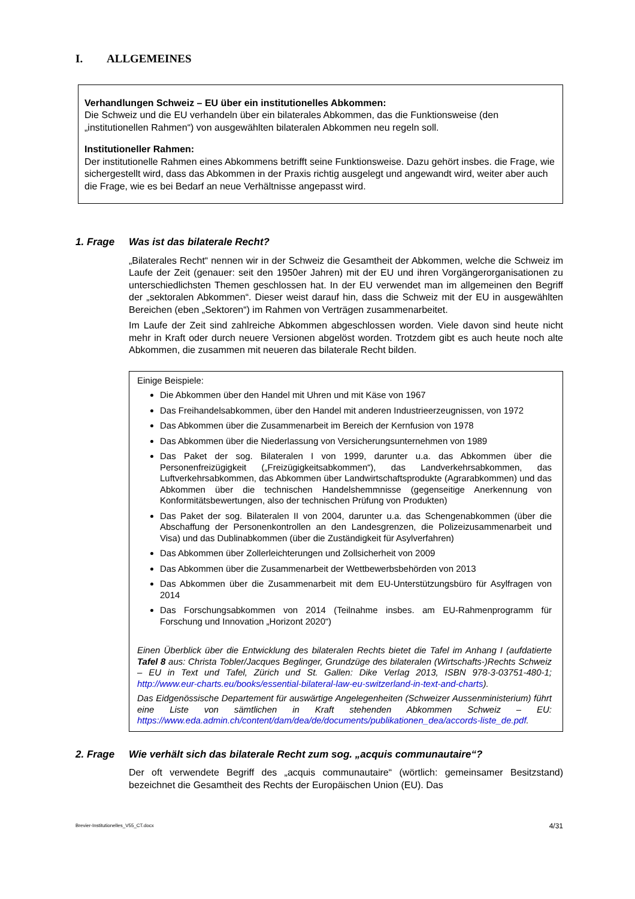I. ALLGEMEINES
Verhandlungen Schweiz – EU über ein institutionelles Abkommen:
Die Schweiz und die EU verhandeln über ein bilaterales Abkommen, das die Funktionsweise (den „institutionellen Rahmen“) von ausgewählten bilateralen Abkommen neu regeln soll.
Institutioneller Rahmen:
Der institutionelle Rahmen eines Abkommens betrifft seine Funktionsweise. Dazu gehört insbes. die Frage, wie sichergestellt wird, dass das Abkommen in der Praxis richtig ausgelegt und angewandt wird, weiter aber auch die Frage, wie es bei Bedarf an neue Verhältnisse angepasst wird.
1. Frage Was ist das bilaterale Recht?
„Bilaterales Recht“ nennen wir in der Schweiz die Gesamtheit der Abkommen, welche die Schweiz im Laufe der Zeit (genauer: seit den 1950er Jahren) mit der EU und ihren Vorgängerorganisationen zu unterschiedlichsten Themen geschlossen hat. In der EU verwendet man im allgemeinen den Begriff der „sektoralen Abkommen“. Dieser weist darauf hin, dass die Schweiz mit der EU in ausgewählten Bereichen (eben „Sektoren“) im Rahmen von Verträgen zusammenarbeitet.
Im Laufe der Zeit sind zahlreiche Abkommen abgeschlossen worden. Viele davon sind heute nicht mehr in Kraft oder durch neuere Versionen abgelöst worden. Trotzdem gibt es auch heute noch alte Abkommen, die zusammen mit neueren das bilaterale Recht bilden.
Einige Beispiele:
Die Abkommen über den Handel mit Uhren und mit Käse von 1967
Das Freihandelsabkommen, über den Handel mit anderen Industrieerzeugnissen, von 1972
Das Abkommen über die Zusammenarbeit im Bereich der Kernfusion von 1978
Das Abkommen über die Niederlassung von Versicherungsunternehmen von 1989
Das Paket der sog. Bilateralen I von 1999, darunter u.a. das Abkommen über die Personenfreizügigkeit („Freizügigkeitsabkommen“), das Landverkehrsabkommen, das Luftverkehrsabkommen, das Abkommen über Landwirtschaftsprodukte (Agrarabkommen) und das Abkommen über die technischen Handelshemmnisse (gegenseitige Anerkennung von Konformitätsbewertungen, also der technischen Prüfung von Produkten)
Das Paket der sog. Bilateralen II von 2004, darunter u.a. das Schengenabkommen (über die Abschaffung der Personenkontrollen an den Landesgrenzen, die Polizeizusammenarbeit und Visa) und das Dublinabkommen (über die Zuständigkeit für Asylverfahren)
Das Abkommen über Zollerleichterungen und Zollsicherheit von 2009
Das Abkommen über die Zusammenarbeit der Wettbewerbsbehörden von 2013
Das Abkommen über die Zusammenarbeit mit dem EU-Unterstützungsbüro für Asylfragen von 2014
Das Forschungsabkommen von 2014 (Teilnahme insbes. am EU-Rahmenprogramm für Forschung und Innovation „Horizont 2020“)
Einen Überblick über die Entwicklung des bilateralen Rechts bietet die Tafel im Anhang I (aufdatierte Tafel 8 aus: Christa Tobler/Jacques Beglinger, Grundzüge des bilateralen (Wirtschafts-)Rechts Schweiz – EU in Text und Tafel, Zürich und St. Gallen: Dike Verlag 2013, ISBN 978-3-03751-480-1; http://www.eur-charts.eu/books/essential-bilateral-law-eu-switzerland-in-text-and-charts).
Das Eidgenössische Departement für auswärtige Angelegenheiten (Schweizer Aussenministerium) führt eine Liste von sämtlichen in Kraft stehenden Abkommen Schweiz – EU: https://www.eda.admin.ch/content/dam/dea/de/documents/publikationen_dea/accords-liste_de.pdf.
2. Frage Wie verhält sich das bilaterale Recht zum sog. „acquis communautaire“?
Der oft verwendete Begriff des „acquis communautaire“ (wörtlich: gemeinsamer Besitzstand) bezeichnet die Gesamtheit des Rechts der Europäischen Union (EU). Das
Brevier-Institutionelles_V55_CT.docx 4/31